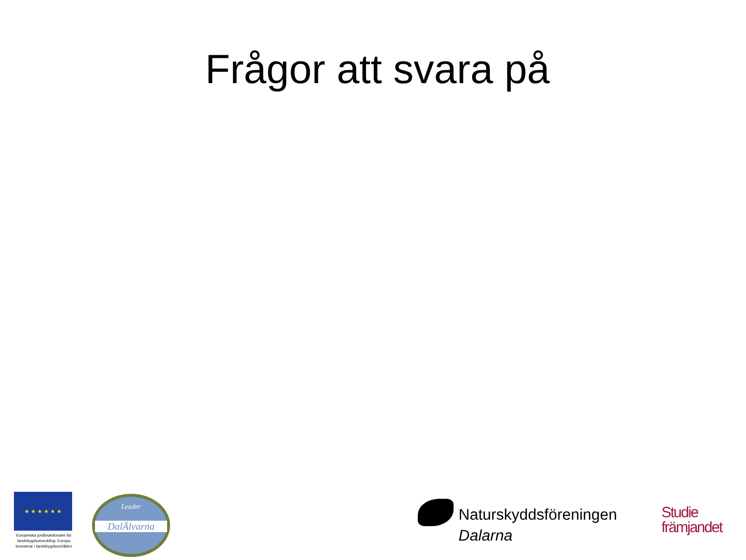Frågor att svara på
★ ★ ★ ★ ★ ★
Europeiska jordbruksfonden för landsbygdsutveckling: Europa investerar i landsbygdsområden
Leader
DalÄlvarna
Naturskyddsföreningen
Dalarna
Studie
främjandet